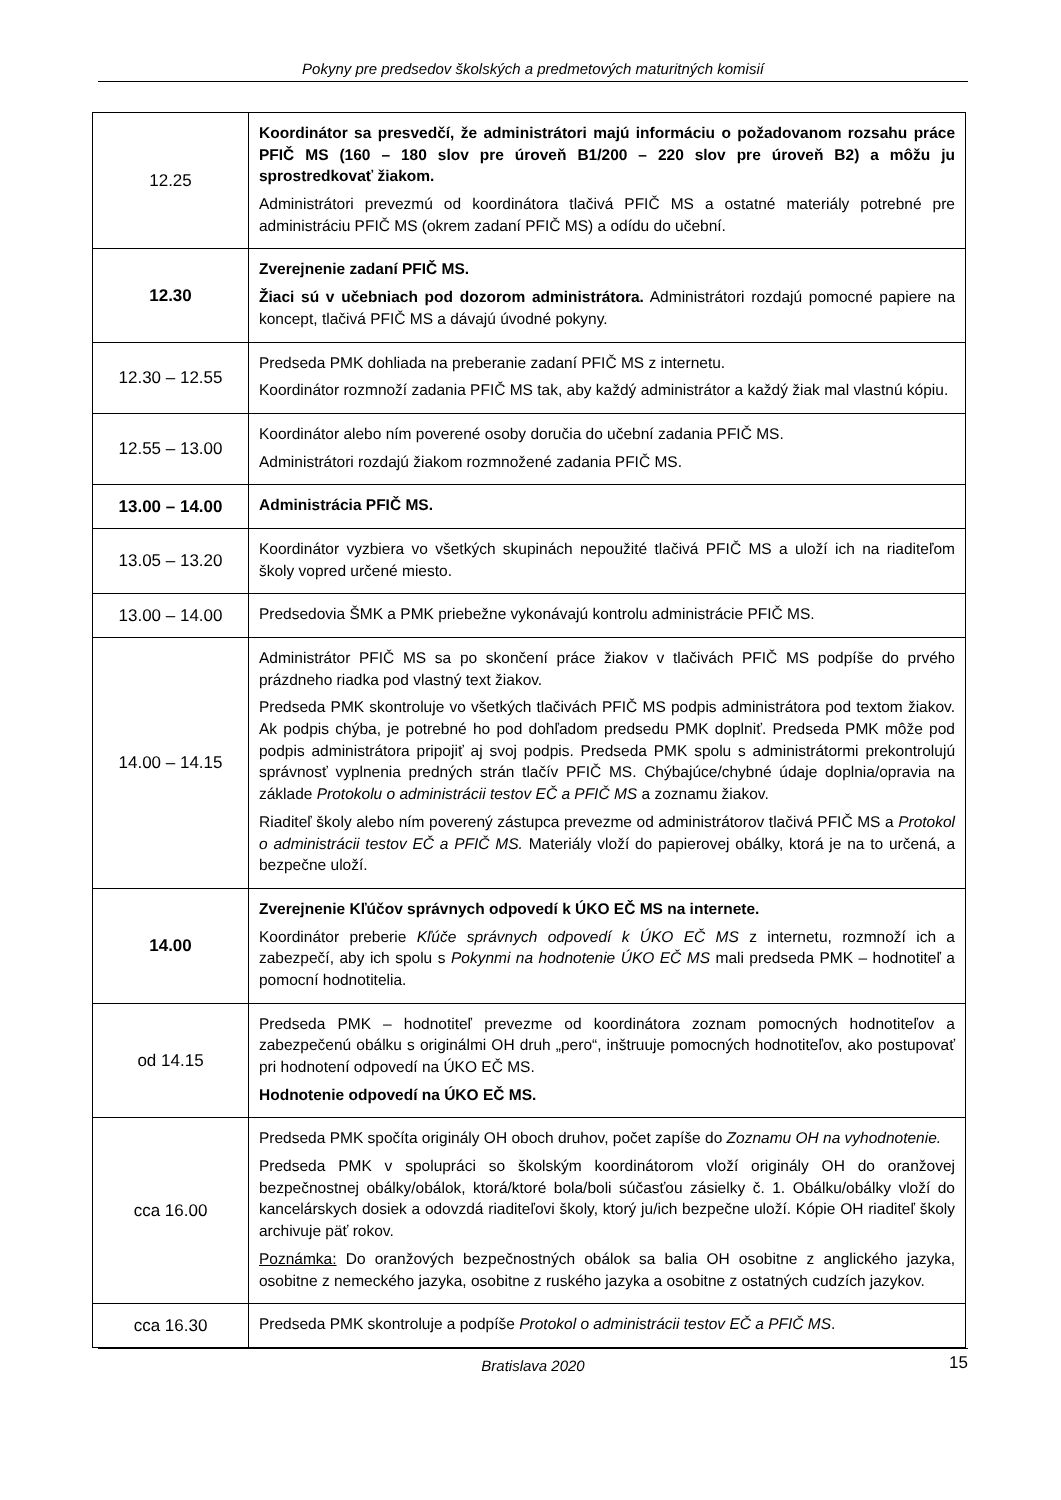Pokyny pre predsedov školských a predmetových maturitných komisií
| 12.25 | Koordinátor sa presvedčí, že administrátori majú informáciu o požadovanom rozsahu práce PFIČ MS (160 – 180 slov pre úroveň B1/200 – 220 slov pre úroveň B2) a môžu ju sprostredkovať žiakom. Administrátori prevezmú od koordinátora tlačivá PFIČ MS a ostatné materiály potrebné pre administráciu PFIČ MS (okrem zadaní PFIČ MS) a odídu do učební. |
| 12.30 | Zverejnenie zadaní PFIČ MS. Žiaci sú v učebniach pod dozorom administrátora. Administrátori rozdajú pomocné papiere na koncept, tlačivá PFIČ MS a dávajú úvodné pokyny. |
| 12.30 – 12.55 | Predseda PMK dohliada na preberanie zadaní PFIČ MS z internetu. Koordinátor rozmnoží zadania PFIČ MS tak, aby každý administrátor a každý žiak mal vlastnú kópiu. |
| 12.55 – 13.00 | Koordinátor alebo ním poverené osoby doručia do učební zadania PFIČ MS. Administrátori rozdajú žiakom rozmnožené zadania PFIČ MS. |
| 13.00 – 14.00 | Administrácia PFIČ MS. |
| 13.05 – 13.20 | Koordinátor vyzbiera vo všetkých skupinách nepoužité tlačivá PFIČ MS a uloží ich na riaditeľom školy vopred určené miesto. |
| 13.00 – 14.00 | Predsedovia ŠMK a PMK priebežne vykonávajú kontrolu administrácie PFIČ MS. |
| 14.00 – 14.15 | Administrátor PFIČ MS sa po skončení práce žiakov v tlačivách PFIČ MS podpíše do prvého prázdneho riadka pod vlastný text žiakov. Predseda PMK skontroluje vo všetkých tlačivách PFIČ MS podpis administrátora pod textom žiakov. Ak podpis chýba, je potrebné ho pod dohľadom predsedu PMK doplniť. Predseda PMK môže pod podpis administrátora pripojiť aj svoj podpis. Predseda PMK spolu s administrátormi prekontrolujú správnosť vyplnenia predných strán tlačív PFIČ MS. Chýbajúce/chybné údaje doplnia/opravia na základe Protokolu o administrácii testov EČ a PFIČ MS a zoznamu žiakov. Riaditeľ školy alebo ním poverený zástupca prevezme od administrátorov tlačivá PFIČ MS a Protokol o administrácii testov EČ a PFIČ MS. Materiály vloží do papierovej obálky, ktorá je na to určená, a bezpečne uloží. |
| 14.00 | Zverejnenie Kľúčov správnych odpovedí k ÚKO EČ MS na internete. Koordinátor preberie Kľúče správnych odpovedí k ÚKO EČ MS z internetu, rozmnoží ich a zabezpečí, aby ich spolu s Pokynmi na hodnotenie ÚKO EČ MS mali predseda PMK – hodnotiteľ a pomocní hodnotitelia. |
| od 14.15 | Predseda PMK – hodnotiteľ prevezme od koordinátora zoznam pomocných hodnotiteľov a zabezpečenú obálku s originálmi OH druh „pero“, inštruuje pomocných hodnotiteľov, ako postupovať pri hodnotení odpovedí na ÚKO EČ MS. Hodnotenie odpovedí na ÚKO EČ MS. |
| cca 16.00 | Predseda PMK spočíta originály OH oboch druhov, počet zapíše do Zoznamu OH na vyhodnotenie. Predseda PMK v spolupráci so školským koordinátorom vloží originály OH do oranžovej bezpečnostnej obálky/obálok, ktorá/ktoré bola/boli súčasťou zásielky č. 1. Obálku/obálky vloží do kancelárskych dosiek a odovzdá riaditeľovi školy, ktorý ju/ich bezpečne uloží. Kópie OH riaditeľ školy archivuje päť rokov. Poznámka: Do oranžových bezpečnostných obálok sa balia OH osobitne z anglického jazyka, osobitne z nemeckého jazyka, osobitne z ruského jazyka a osobitne z ostatných cudzích jazykov. |
| cca 16.30 | Predseda PMK skontroluje a podpíše Protokol o administrácii testov EČ a PFIČ MS . |
Bratislava 2020 15